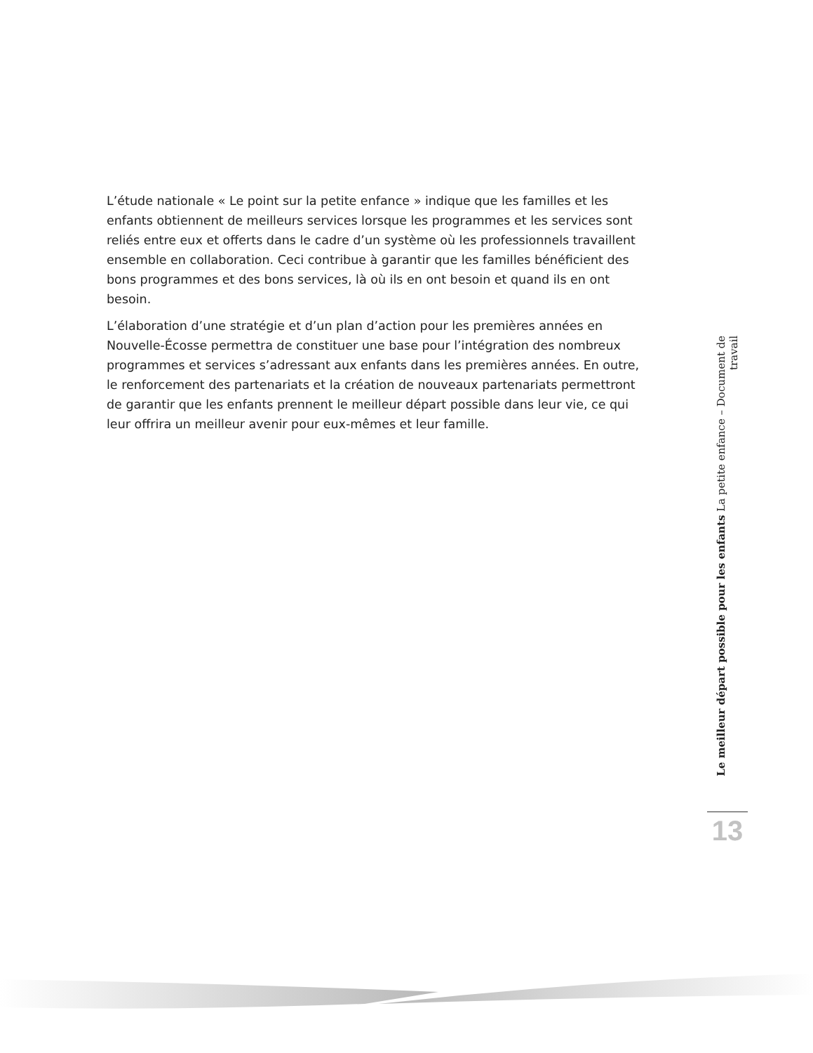L’étude nationale « Le point sur la petite enfance » indique que les familles et les enfants obtiennent de meilleurs services lorsque les programmes et les services sont reliés entre eux et offerts dans le cadre d’un système où les professionnels travaillent ensemble en collaboration. Ceci contribue à garantir que les familles bénéficient des bons programmes et des bons services, là où ils en ont besoin et quand ils en ont besoin.
L’élaboration d’une stratégie et d’un plan d’action pour les premières années en Nouvelle-Écosse permettra de constituer une base pour l’intégration des nombreux programmes et services s’adressant aux enfants dans les premières années. En outre, le renforcement des partenariats et la création de nouveaux partenariats permettront de garantir que les enfants prennent le meilleur départ possible dans leur vie, ce qui leur offrira un meilleur avenir pour eux-mêmes et leur famille.
Le meilleur départ possible pour les enfants La petite enfance – Document de travail
13